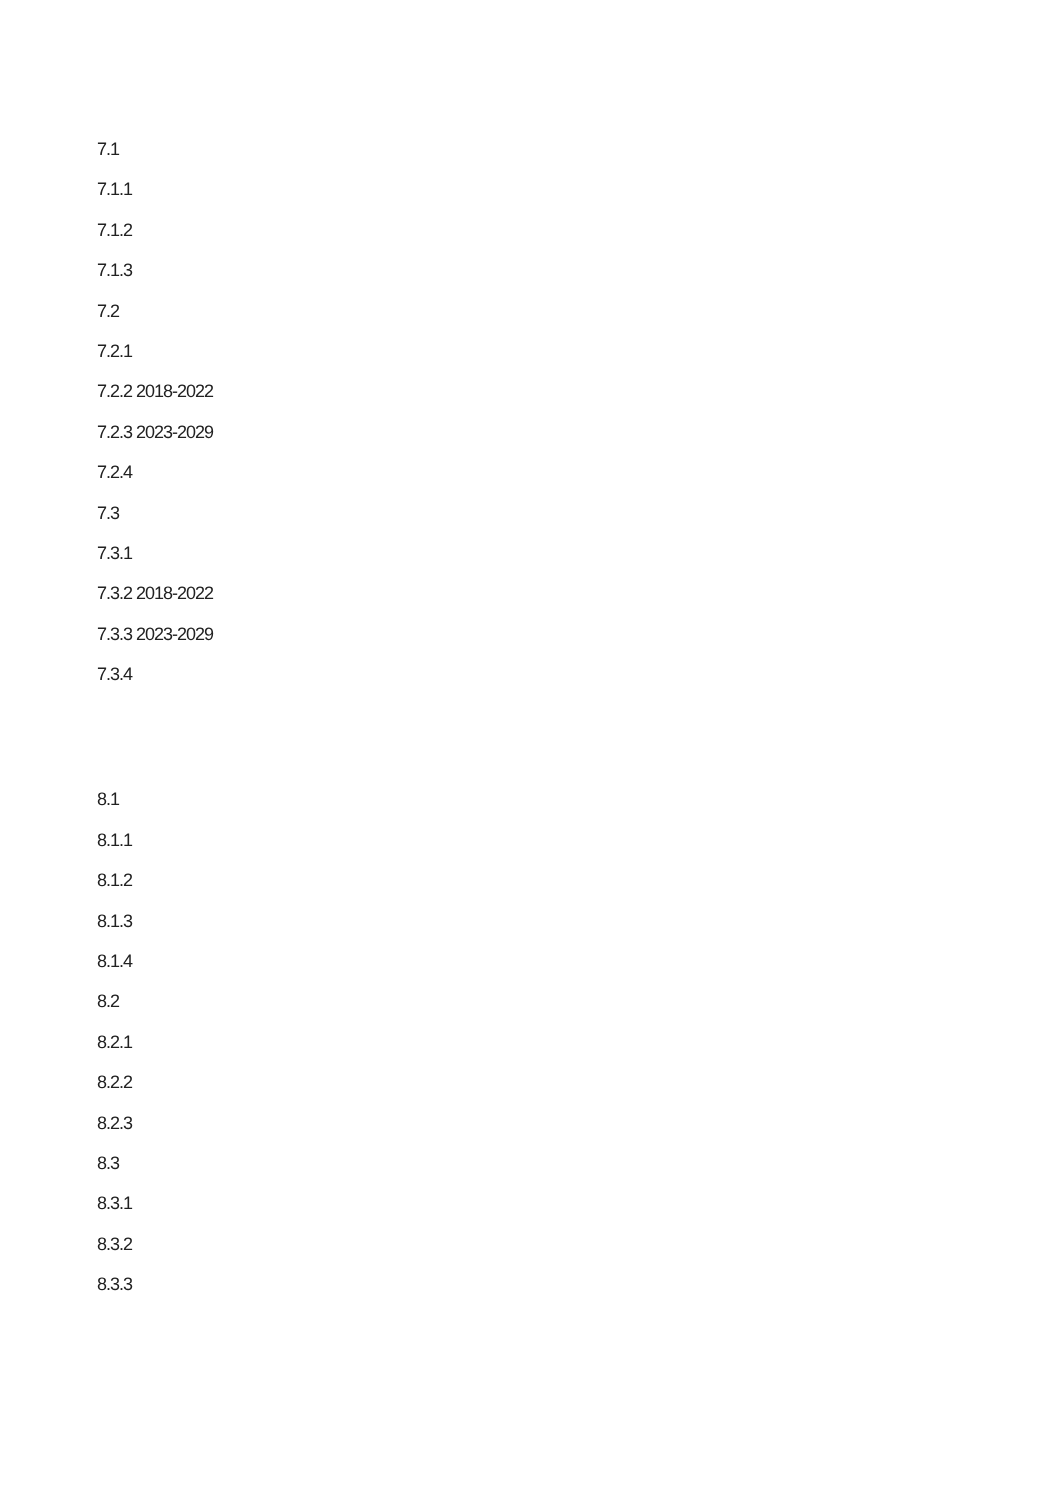7.1
7.1.1
7.1.2
7.1.3
7.2
7.2.1
7.2.2 2018-2022
7.2.3 2023-2029
7.2.4
7.3
7.3.1
7.3.2 2018-2022
7.3.3 2023-2029
7.3.4
8.1
8.1.1
8.1.2
8.1.3
8.1.4
8.2
8.2.1
8.2.2
8.2.3
8.3
8.3.1
8.3.2
8.3.3